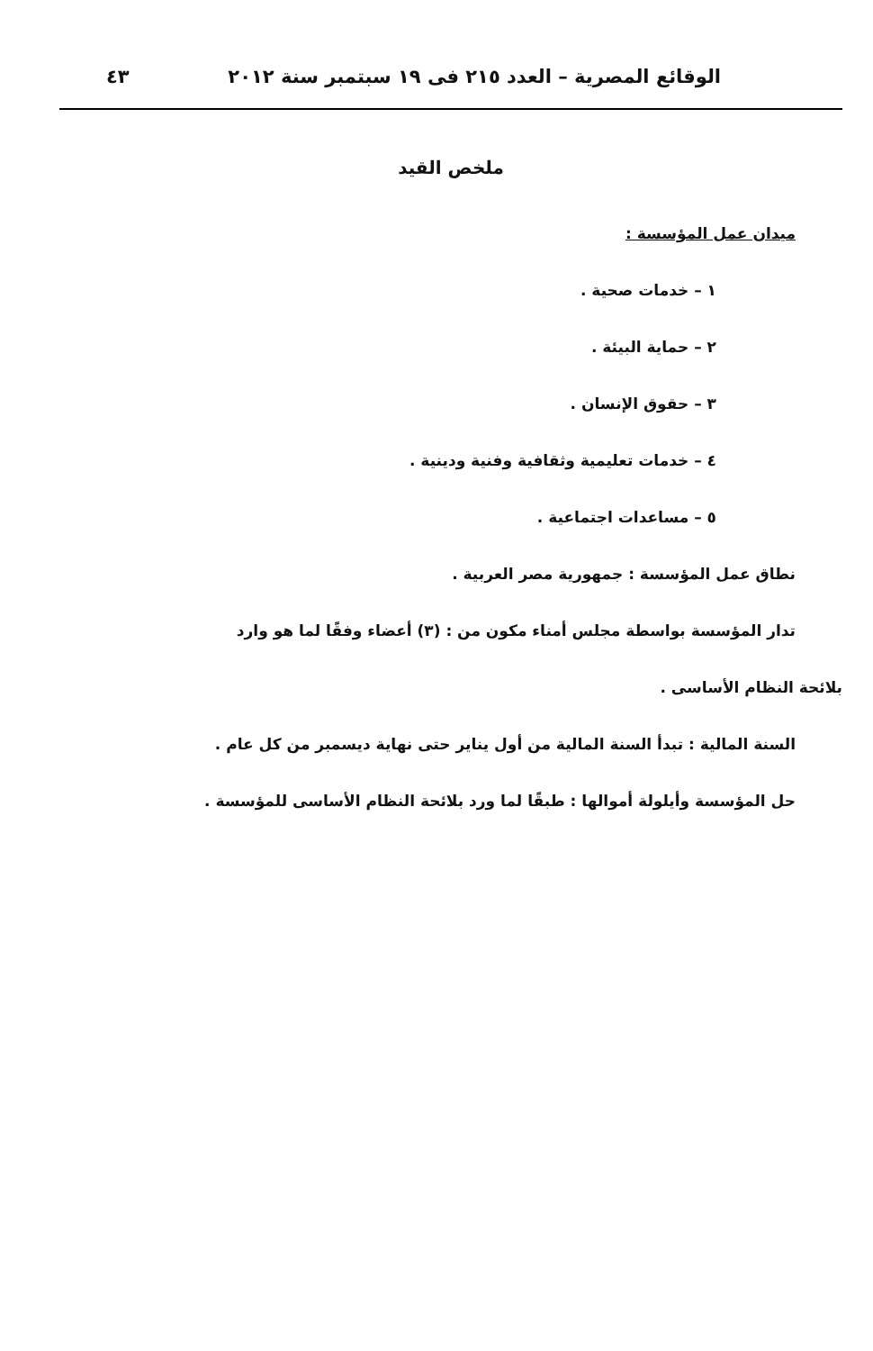الوقائع المصرية – العدد ٢١٥ فى ١٩ سبتمبر سنة ٢٠١٢ ٤٣
ملخص القيد
ميدان عمل المؤسسة :
١ – خدمات صحية .
٢ – حماية البيئة .
٣ – حقوق الإنسان .
٤ – خدمات تعليمية وثقافية وفنية ودينية .
٥ – مساعدات اجتماعية .
نطاق عمل المؤسسة : جمهورية مصر العربية .
تدار المؤسسة بواسطة مجلس أمناء مكون من : (٣) أعضاء وفقًا لما هو وارد
بلائحة النظام الأساسى .
السنة المالية : تبدأ السنة المالية من أول يناير حتى نهاية ديسمبر من كل عام .
حل المؤسسة وأيلولة أموالها : طبقًا لما ورد بلائحة النظام الأساسى للمؤسسة .